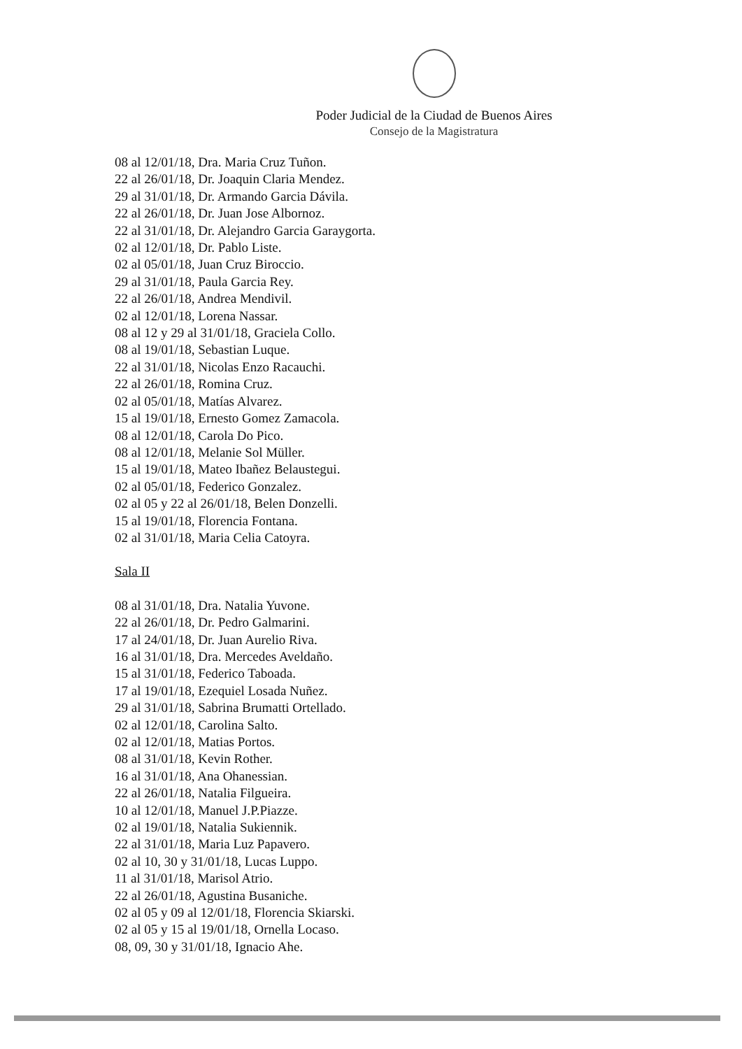Poder Judicial de la Ciudad de Buenos Aires
Consejo de la Magistratura
08 al 12/01/18, Dra. Maria Cruz Tuñon.
22 al 26/01/18, Dr. Joaquin Claria Mendez.
29 al 31/01/18, Dr. Armando Garcia Dávila.
22 al 26/01/18, Dr. Juan Jose Albornoz.
22 al 31/01/18, Dr. Alejandro Garcia Garaygorta.
02 al 12/01/18, Dr. Pablo Liste.
02 al 05/01/18, Juan Cruz Biroccio.
29 al 31/01/18, Paula Garcia Rey.
22 al 26/01/18, Andrea Mendivil.
02 al 12/01/18, Lorena Nassar.
08 al 12 y 29 al 31/01/18, Graciela Collo.
08 al 19/01/18, Sebastian Luque.
22 al 31/01/18, Nicolas Enzo Racauchi.
22 al 26/01/18, Romina Cruz.
02 al 05/01/18, Matías Alvarez.
15 al 19/01/18, Ernesto Gomez Zamacola.
08 al 12/01/18, Carola Do Pico.
08 al 12/01/18, Melanie Sol Müller.
15 al 19/01/18, Mateo Ibañez Belaustegui.
02 al 05/01/18, Federico Gonzalez.
02 al 05 y 22 al 26/01/18, Belen Donzelli.
15 al 19/01/18, Florencia Fontana.
02 al 31/01/18, Maria Celia Catoyra.
Sala II
08 al 31/01/18, Dra. Natalia Yuvone.
22 al 26/01/18, Dr. Pedro Galmarini.
17 al 24/01/18, Dr. Juan Aurelio Riva.
16 al 31/01/18, Dra. Mercedes Aveldaño.
15 al 31/01/18, Federico Taboada.
17 al 19/01/18, Ezequiel Losada Nuñez.
29 al 31/01/18, Sabrina Brumatti Ortellado.
02 al 12/01/18, Carolina Salto.
02 al 12/01/18, Matias Portos.
08 al 31/01/18, Kevin Rother.
16 al 31/01/18, Ana Ohanessian.
22 al 26/01/18, Natalia Filgueira.
10 al 12/01/18, Manuel J.P.Piazze.
02 al 19/01/18, Natalia Sukiennik.
22 al 31/01/18, Maria Luz Papavero.
02 al 10, 30 y 31/01/18, Lucas Luppo.
11 al 31/01/18, Marisol Atrio.
22 al 26/01/18, Agustina Busaniche.
02 al 05 y 09 al 12/01/18, Florencia Skiarski.
02 al 05 y 15 al 19/01/18, Ornella Locaso.
08, 09, 30 y 31/01/18, Ignacio Ahe.